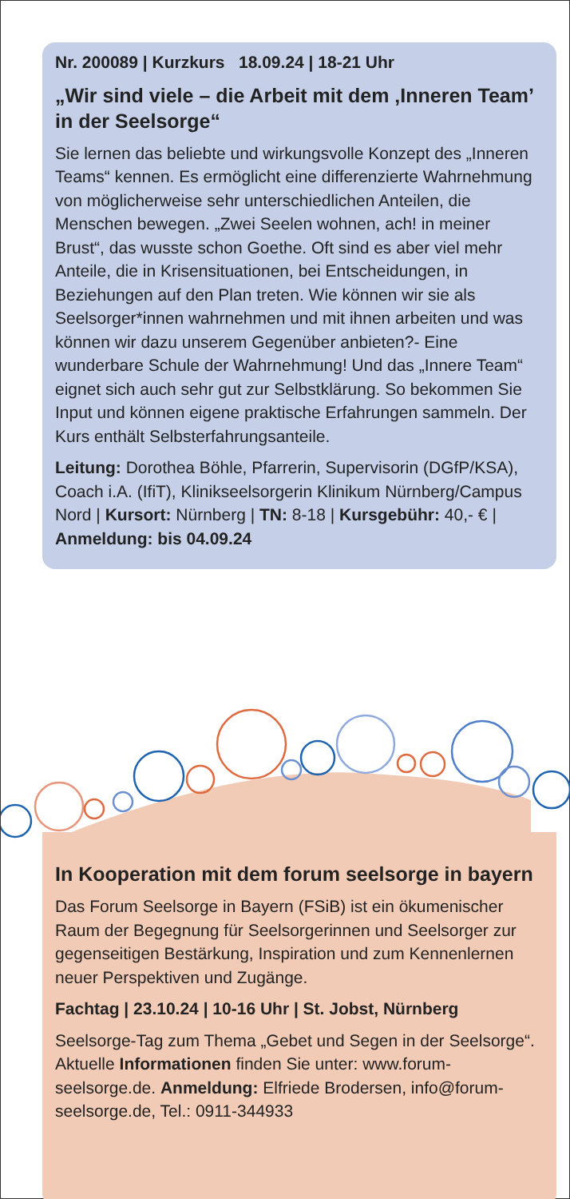Nr. 200089 | Kurzkurs 18.09.24 | 18-21 Uhr
„Wir sind viele – die Arbeit mit dem ‚Inneren Team’ in der Seelsorge“
Sie lernen das beliebte und wirkungsvolle Konzept des „Inneren Teams“ kennen. Es ermöglicht eine differenzierte Wahrnehmung von möglicherweise sehr unterschiedlichen Anteilen, die Menschen bewegen. „Zwei Seelen wohnen, ach! in meiner Brust“, das wusste schon Goethe. Oft sind es aber viel mehr Anteile, die in Krisensituationen, bei Entscheidungen, in Beziehungen auf den Plan treten. Wie können wir sie als Seelsorger*innen wahrnehmen und mit ihnen arbeiten und was können wir dazu unserem Gegenüber anbieten?- Eine wunderbare Schule der Wahrnehmung! Und das „Innere Team“ eignet sich auch sehr gut zur Selbstklärung. So bekommen Sie Input und können eigene praktische Erfahrungen sammeln. Der Kurs enthält Selbsterfahrungsanteile.
Leitung: Dorothea Böhle, Pfarrerin, Supervisorin (DGfP/KSA), Coach i.A. (IfiT), Klinikseelsorgerin Klinikum Nürnberg/Campus Nord | Kursort: Nürnberg | TN: 8-18 | Kursgebühr: 40,- € | Anmeldung: bis 04.09.24
In Kooperation mit dem forum seelsorge in bayern
Das Forum Seelsorge in Bayern (FSiB) ist ein ökumenischer Raum der Begegnung für Seelsorgerinnen und Seelsorger zur gegenseitigen Bestärkung, Inspiration und zum Kennenlernen neuer Perspektiven und Zugänge.
Fachtag | 23.10.24 | 10-16 Uhr | St. Jobst, Nürnberg
Seelsorge-Tag zum Thema „Gebet und Segen in der Seelsorge“. Aktuelle Informationen finden Sie unter: www.forum-seelsorge.de. Anmeldung: Elfriede Brodersen, info@forum-seelsorge.de, Tel.: 0911-344933